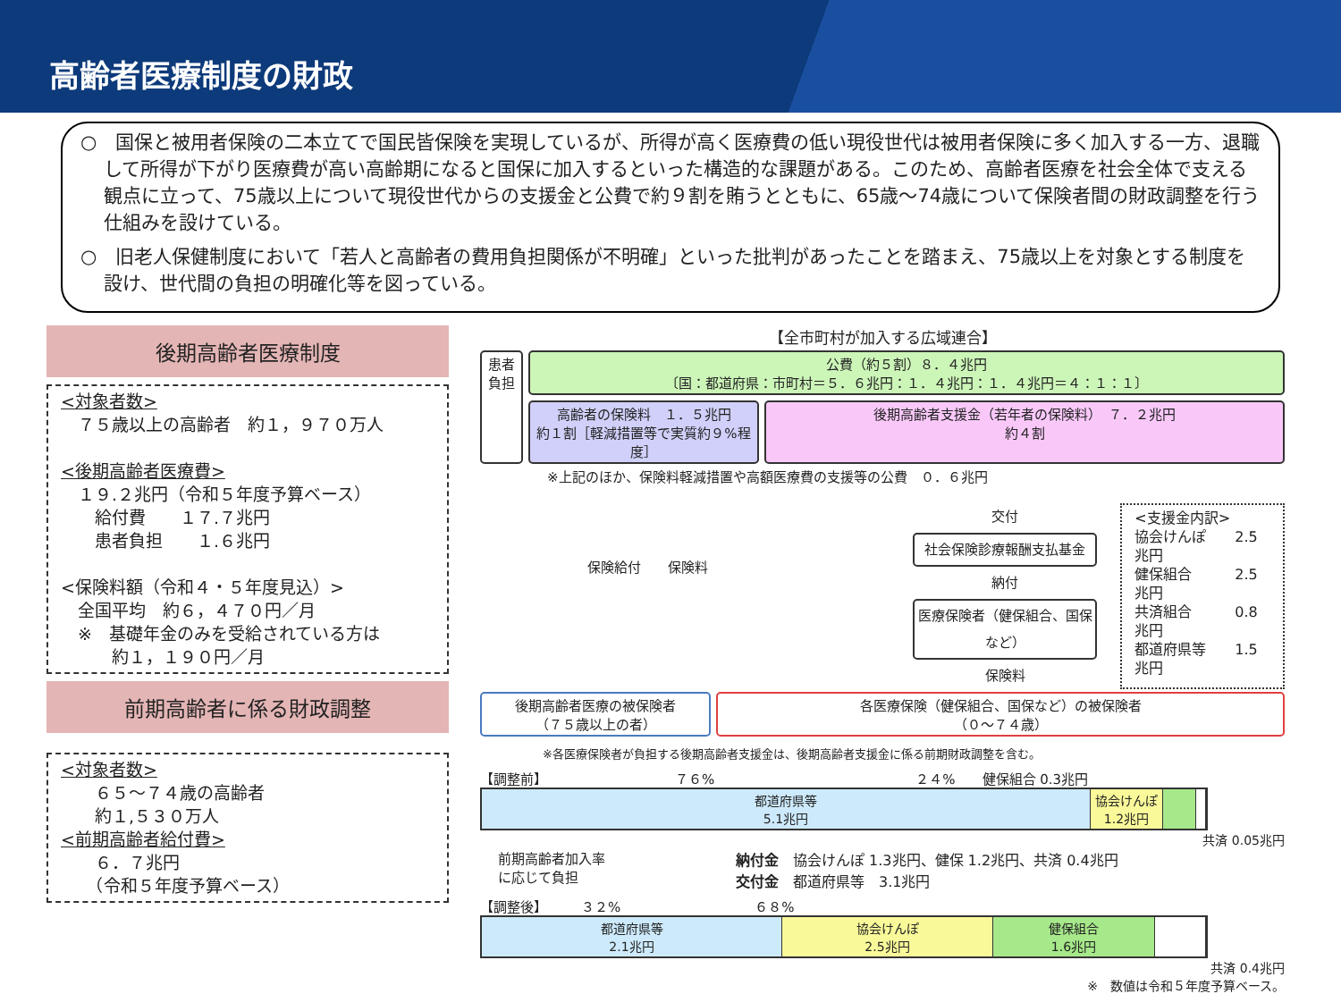高齢者医療制度の財政
○　国保と被用者保険の二本立てで国民皆保険を実現しているが、所得が高く医療費の低い現役世代は被用者保険に多く加入する一方、退職して所得が下がり医療費が高い高齢期になると国保に加入するといった構造的な課題がある。このため、高齢者医療を社会全体で支える観点に立って、75歳以上について現役世代からの支援金と公費で約９割を賄うとともに、65歳～74歳について保険者間の財政調整を行う仕組みを設けている。
○　旧老人保健制度において「若人と高齢者の費用負担関係が不明確」といった批判があったことを踏まえ、75歳以上を対象とする制度を設け、世代間の負担の明確化等を図っている。
後期高齢者医療制度
<対象者数>
　７５歳以上の高齢者　約１，９７０万人
<後期高齢者医療費>
　１９.２兆円（令和５年度予算ベース）
　　給付費　　１７.７兆円
　　患者負担　　１.６兆円
<保険料額（令和４・５年度見込）>
　全国平均　約６，４７０円／月
　※　基礎年金のみを受給されている方は
　　　約１，１９０円／月
前期高齢者に係る財政調整
<対象者数>
　　６５～７４歳の高齢者
　　約１,５３０万人
<前期高齢者給付費>
　　６．７兆円
　　（令和５年度予算ベース）
【全市町村が加入する広域連合】
患者
負担
公費（約５割）８．４兆円
〔国：都道府県：市町村＝５．６兆円：１．４兆円：１．４兆円＝４：１：１〕
高齢者の保険料　１．５兆円
約１割［軽減措置等で実質約９%程度］
後期高齢者支援金（若年者の保険料）　７．２兆円
約４割
※上記のほか、保険料軽減措置や高額医療費の支援等の公費　０．６兆円
保険給付　　保険料
交付
社会保険診療報酬支払基金
納付
医療保険者（健保組合、国保など）
保険料
<支援金内訳>
協会けんぽ　　2.5兆円
健保組合　　　2.5兆円
共済組合　　　0.8兆円
都道府県等　　1.5兆円
後期高齢者医療の被保険者
（７５歳以上の者）
各医療保険（健保組合、国保など）の被保険者
（０～７４歳）
※各医療保険者が負担する後期高齢者支援金は、後期高齢者支援金に係る前期財政調整を含む。
【調整前】　　　　　　　　　　７６%　　　　　　　　　　　　　　　２４%　　健保組合 0.3兆円
都道府県等
5.1兆円
協会けんぽ
1.2兆円
共済 0.05兆円
前期高齢者加入率
に応じて負担
納付金　協会けんぽ 1.3兆円、健保 1.2兆円、共済 0.4兆円
交付金　都道府県等　3.1兆円
【調整後】　　　３２%　　　　　　　　　　６８%
都道府県等
2.1兆円
協会けんぽ
2.5兆円
健保組合
1.6兆円
共済 0.4兆円
※　数値は令和５年度予算ベース。